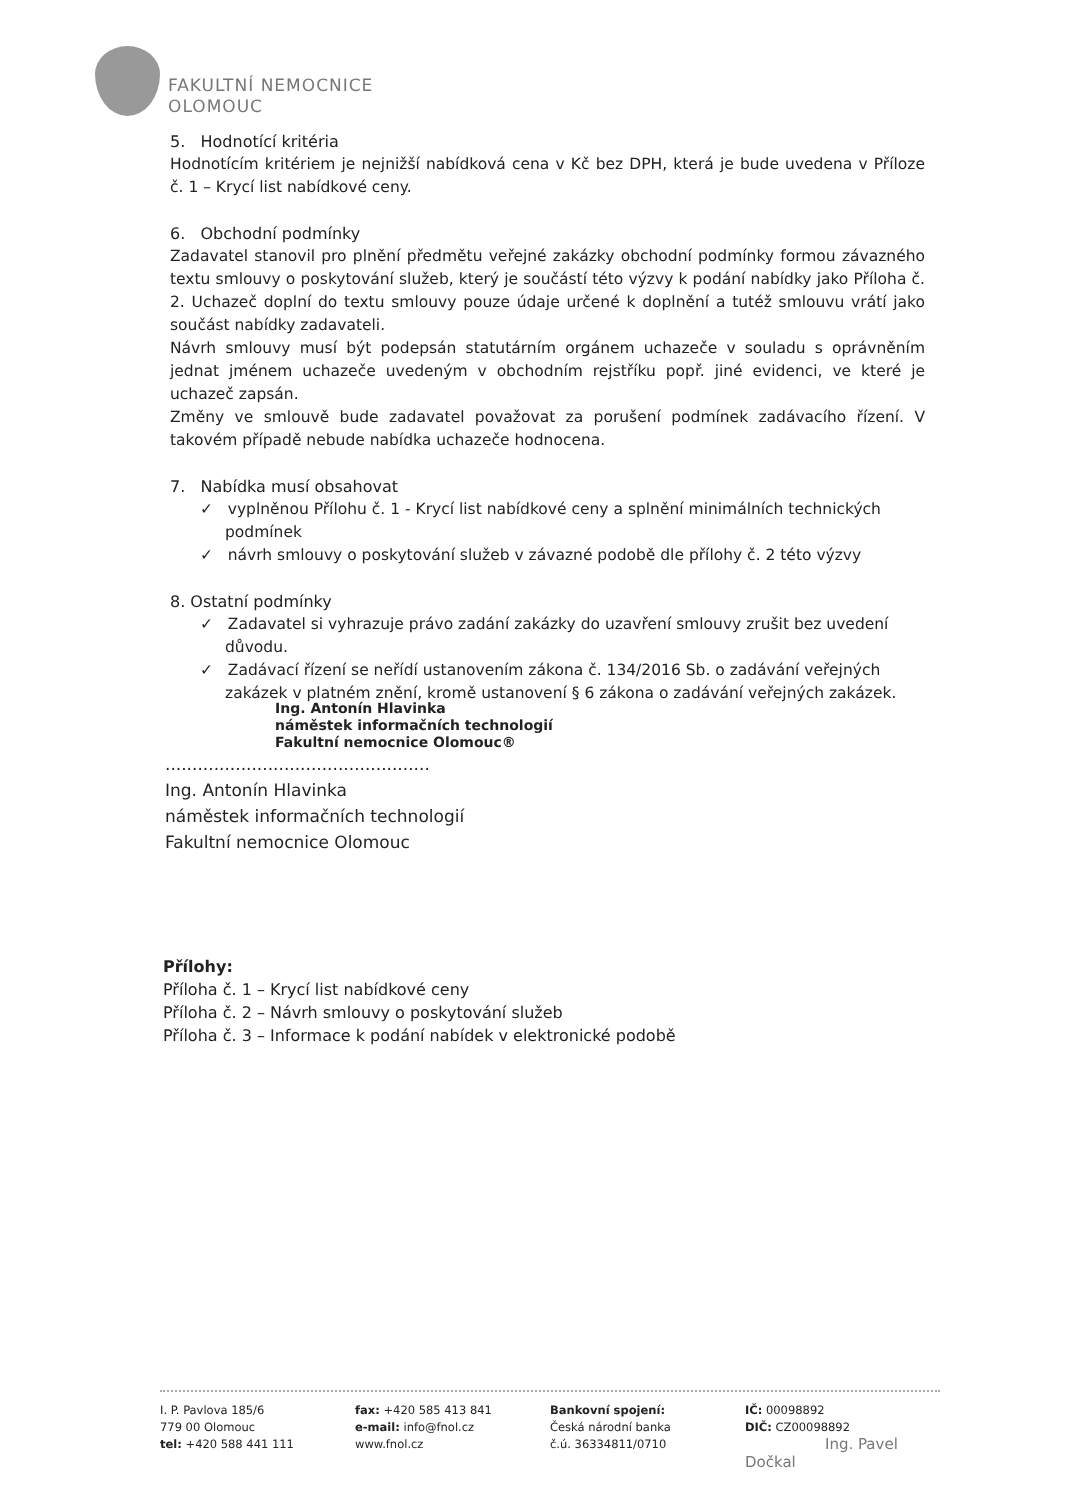FAKULTNÍ NEMOCNICE
OLOMOUC
5. Hodnotící kritéria
Hodnotícím kritériem je nejnižší nabídková cena v Kč bez DPH, která je bude uvedena v Příloze č. 1 – Krycí list nabídkové ceny.
6. Obchodní podmínky
Zadavatel stanovil pro plnění předmětu veřejné zakázky obchodní podmínky formou závazného textu smlouvy o poskytování služeb, který je součástí této výzvy k podání nabídky jako Příloha č. 2. Uchazeč doplní do textu smlouvy pouze údaje určené k doplnění a tutéž smlouvu vrátí jako součást nabídky zadavateli.
Návrh smlouvy musí být podepsán statutárním orgánem uchazeče v souladu s oprávněním jednat jménem uchazeče uvedeným v obchodním rejstříku popř. jiné evidenci, ve které je uchazeč zapsán.
Změny ve smlouvě bude zadavatel považovat za porušení podmínek zadávacího řízení. V takovém případě nebude nabídka uchazeče hodnocena.
7. Nabídka musí obsahovat
✓ vyplněnou Přílohu č. 1 - Krycí list nabídkové ceny a splnění minimálních technických podmínek
✓ návrh smlouvy o poskytování služeb v závazné podobě dle přílohy č. 2 této výzvy
8. Ostatní podmínky
✓ Zadavatel si vyhrazuje právo zadání zakázky do uzavření smlouvy zrušit bez uvedení důvodu.
✓ Zadávací řízení se neřídí ustanovením zákona č. 134/2016 Sb. o zadávání veřejných zakázek v platném znění, kromě ustanovení § 6 zákona o zadávání veřejných zakázek.
Ing. Antonín Hlavinka
náměstek informačních technologií
Fakultní nemocnice Olomouc®
.................................................
Ing. Antonín Hlavinka
náměstek informačních technologií
Fakultní nemocnice Olomouc
Přílohy:
Příloha č. 1 – Krycí list nabídkové ceny
Příloha č. 2 – Návrh smlouvy o poskytování služeb
Příloha č. 3 – Informace k podání nabídek v elektronické podobě
I. P. Pavlova 185/6
779 00 Olomouc
tel: +420 588 441 111
fax: +420 585 413 841
e-mail: info@fnol.cz
www.fnol.cz
Bankovní spojení:
Česká národní banka
č.ú. 36334811/0710
IČ: 00098892
DIČ: CZ00098892
Ing. Pavel Dočkal